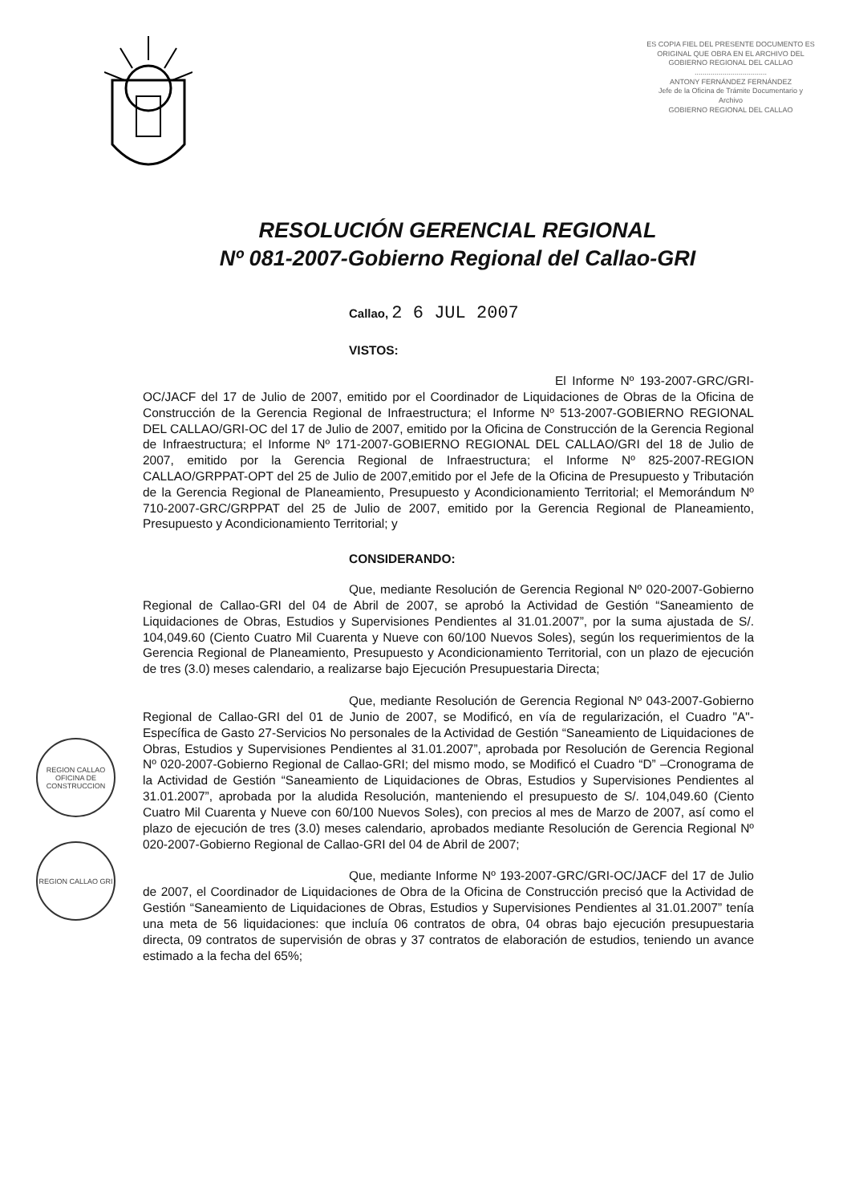ES COPIA FIEL DEL PRESENTE DOCUMENTO ES ORIGINAL QUE OBRA EN EL ARCHIVO DEL GOBIERNO REGIONAL DEL CALLAO
....................................
ANTONY FERNÁNDEZ FERNÁNDEZ
Jefe de la Oficina de Trámite Documentario y Archivo
GOBIERNO REGIONAL DEL CALLAO
RESOLUCIÓN GERENCIAL REGIONAL
Nº 081-2007-Gobierno Regional del Callao-GRI
Callao, 2 6 JUL 2007
VISTOS:
El Informe Nº 193-2007-GRC/GRI-OC/JACF del 17 de Julio de 2007, emitido por el Coordinador de Liquidaciones de Obras de la Oficina de Construcción de la Gerencia Regional de Infraestructura; el Informe Nº 513-2007-GOBIERNO REGIONAL DEL CALLAO/GRI-OC del 17 de Julio de 2007, emitido por la Oficina de Construcción de la Gerencia Regional de Infraestructura; el Informe Nº 171-2007-GOBIERNO REGIONAL DEL CALLAO/GRI del 18 de Julio de 2007, emitido por la Gerencia Regional de Infraestructura; el Informe Nº 825-2007-REGION CALLAO/GRPPAT-OPT del 25 de Julio de 2007,emitido por el Jefe de la Oficina de Presupuesto y Tributación de la Gerencia Regional de Planeamiento, Presupuesto y Acondicionamiento Territorial; el Memorándum Nº 710-2007-GRC/GRPPAT del 25 de Julio de 2007, emitido por la Gerencia Regional de Planeamiento, Presupuesto y Acondicionamiento Territorial; y
CONSIDERANDO:
Que, mediante Resolución de Gerencia Regional Nº 020-2007-Gobierno Regional de Callao-GRI del 04 de Abril de 2007, se aprobó la Actividad de Gestión “Saneamiento de Liquidaciones de Obras, Estudios y Supervisiones Pendientes al 31.01.2007”, por la suma ajustada de S/. 104,049.60 (Ciento Cuatro Mil Cuarenta y Nueve con 60/100 Nuevos Soles), según los requerimientos de la Gerencia Regional de Planeamiento, Presupuesto y Acondicionamiento Territorial, con un plazo de ejecución de tres (3.0) meses calendario, a realizarse bajo Ejecución Presupuestaria Directa;
Que, mediante Resolución de Gerencia Regional Nº 043-2007-Gobierno Regional de Callao-GRI del 01 de Junio de 2007, se Modificó, en vía de regularización, el Cuadro "A"- Específica de Gasto 27-Servicios No personales de la Actividad de Gestión “Saneamiento de Liquidaciones de Obras, Estudios y Supervisiones Pendientes al 31.01.2007”, aprobada por Resolución de Gerencia Regional Nº 020-2007-Gobierno Regional de Callao-GRI; del mismo modo, se Modificó el Cuadro “D” –Cronograma de la Actividad de Gestión “Saneamiento de Liquidaciones de Obras, Estudios y Supervisiones Pendientes al 31.01.2007”, aprobada por la aludida Resolución, manteniendo el presupuesto de S/. 104,049.60 (Ciento Cuatro Mil Cuarenta y Nueve con 60/100 Nuevos Soles), con precios al mes de Marzo de 2007, así como el plazo de ejecución de tres (3.0) meses calendario, aprobados mediante Resolución de Gerencia Regional Nº 020-2007-Gobierno Regional de Callao-GRI del 04 de Abril de 2007;
Que, mediante Informe Nº 193-2007-GRC/GRI-OC/JACF del 17 de Julio de 2007, el Coordinador de Liquidaciones de Obra de la Oficina de Construcción precisó que la Actividad de Gestión “Saneamiento de Liquidaciones de Obras, Estudios y Supervisiones Pendientes al 31.01.2007” tenía una meta de 56 liquidaciones: que incluía 06 contratos de obra, 04 obras bajo ejecución presupuestaria directa, 09 contratos de supervisión de obras y 37 contratos de elaboración de estudios, teniendo un avance estimado a la fecha del 65%;
REGION CALLAO OFICINA DE CONSTRUCCION
REGION CALLAO GRI